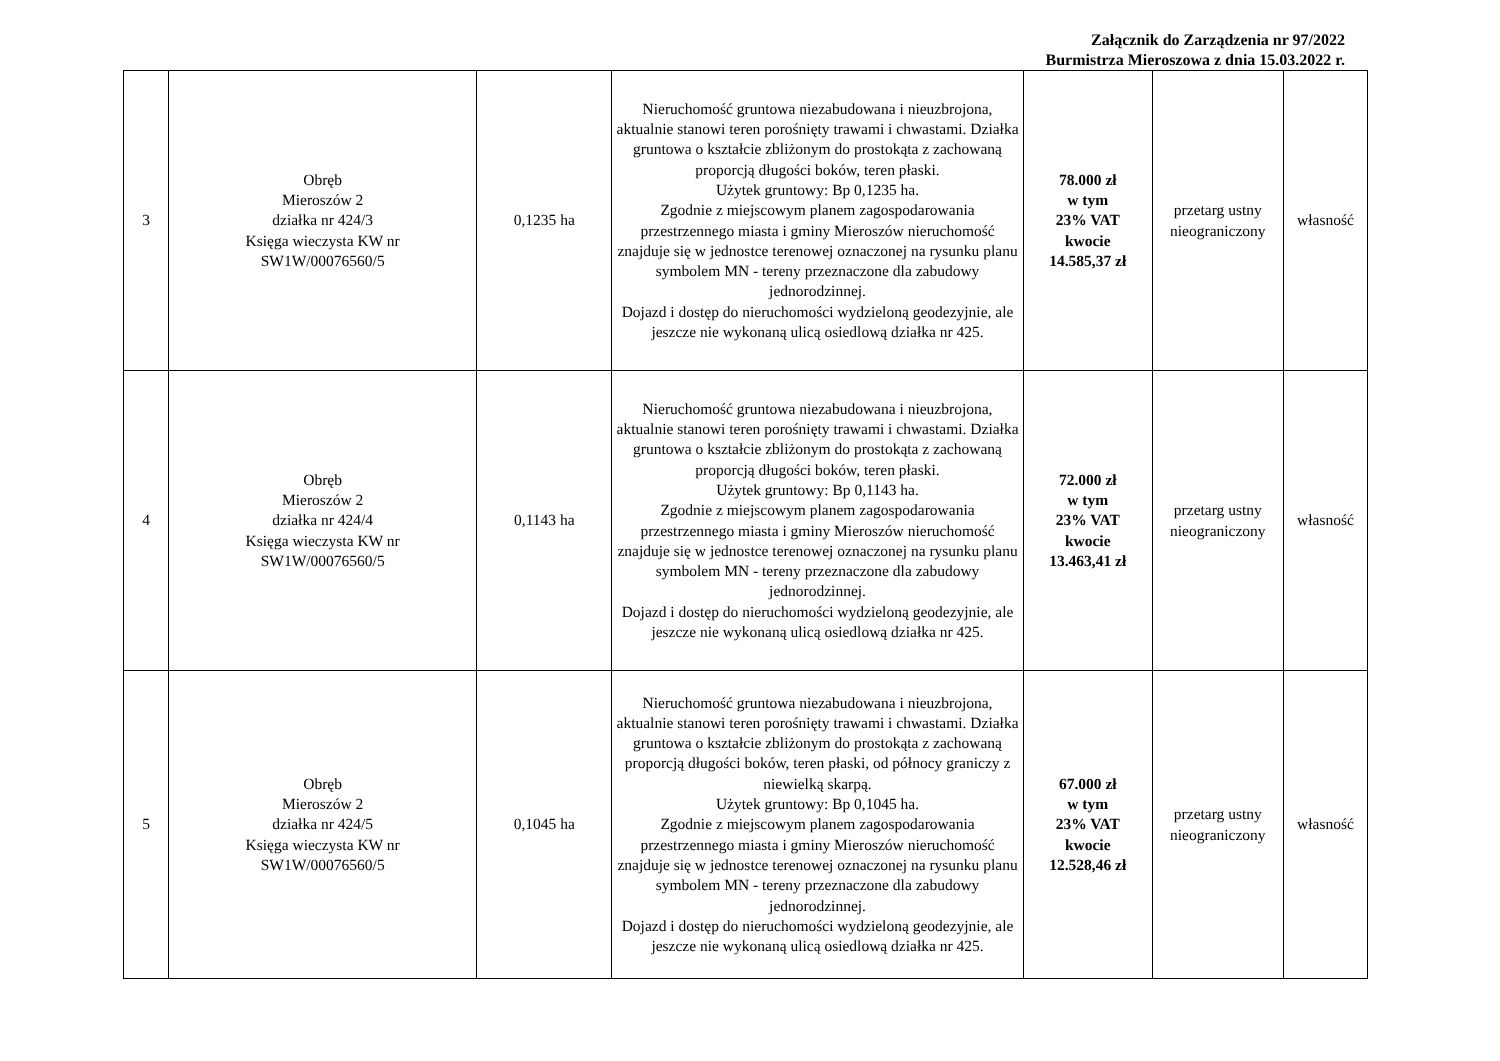Załącznik do Zarządzenia nr 97/2022
Burmistrza Mieroszowa z dnia 15.03.2022 r.
| 3 | Obręb Mieroszów 2 działka nr 424/3 Księga wieczysta KW nr SW1W/00076560/5 | 0,1235 ha | Nieruchomość gruntowa niezabudowana i nieuzbrojona, aktualnie stanowi teren porośnięty trawami i chwastami. Działka gruntowa o kształcie zbliżonym do prostokąta z zachowaną proporcją długości boków, teren płaski. Użytek gruntowy: Bp 0,1235 ha. Zgodnie z miejscowym planem zagospodarowania przestrzennego miasta i gminy Mieroszów nieruchomość znajduje się w jednostce terenowej oznaczonej na rysunku planu symbolem MN - tereny przeznaczone dla zabudowy jednorodzinnej. Dojazd i dostęp do nieruchomości wydzieloną geodezyjnie, ale jeszcze nie wykonaną ulicą osiedlową działka nr 425. | 78.000 zł w tym 23% VAT kwocie 14.585,37 zł | przetarg ustny nieograniczony | własność |
| 4 | Obręb Mieroszów 2 działka nr 424/4 Księga wieczysta KW nr SW1W/00076560/5 | 0,1143 ha | Nieruchomość gruntowa niezabudowana i nieuzbrojona, aktualnie stanowi teren porośnięty trawami i chwastami. Działka gruntowa o kształcie zbliżonym do prostokąta z zachowaną proporcją długości boków, teren płaski. Użytek gruntowy: Bp 0,1143 ha. Zgodnie z miejscowym planem zagospodarowania przestrzennego miasta i gminy Mieroszów nieruchomość znajduje się w jednostce terenowej oznaczonej na rysunku planu symbolem MN - tereny przeznaczone dla zabudowy jednorodzinnej. Dojazd i dostęp do nieruchomości wydzieloną geodezyjnie, ale jeszcze nie wykonaną ulicą osiedlową działka nr 425. | 72.000 zł w tym 23% VAT kwocie 13.463,41 zł | przetarg ustny nieograniczony | własność |
| 5 | Obręb Mieroszów 2 działka nr 424/5 Księga wieczysta KW nr SW1W/00076560/5 | 0,1045 ha | Nieruchomość gruntowa niezabudowana i nieuzbrojona, aktualnie stanowi teren porośnięty trawami i chwastami. Działka gruntowa o kształcie zbliżonym do prostokąta z zachowaną proporcją długości boków, teren płaski, od północy graniczy z niewielką skarpą. Użytek gruntowy: Bp 0,1045 ha. Zgodnie z miejscowym planem zagospodarowania przestrzennego miasta i gminy Mieroszów nieruchomość znajduje się w jednostce terenowej oznaczonej na rysunku planu symbolem MN - tereny przeznaczone dla zabudowy jednorodzinnej. Dojazd i dostęp do nieruchomości wydzieloną geodezyjnie, ale jeszcze nie wykonaną ulicą osiedlową działka nr 425. | 67.000 zł w tym 23% VAT kwocie 12.528,46 zł | przetarg ustny nieograniczony | własność |